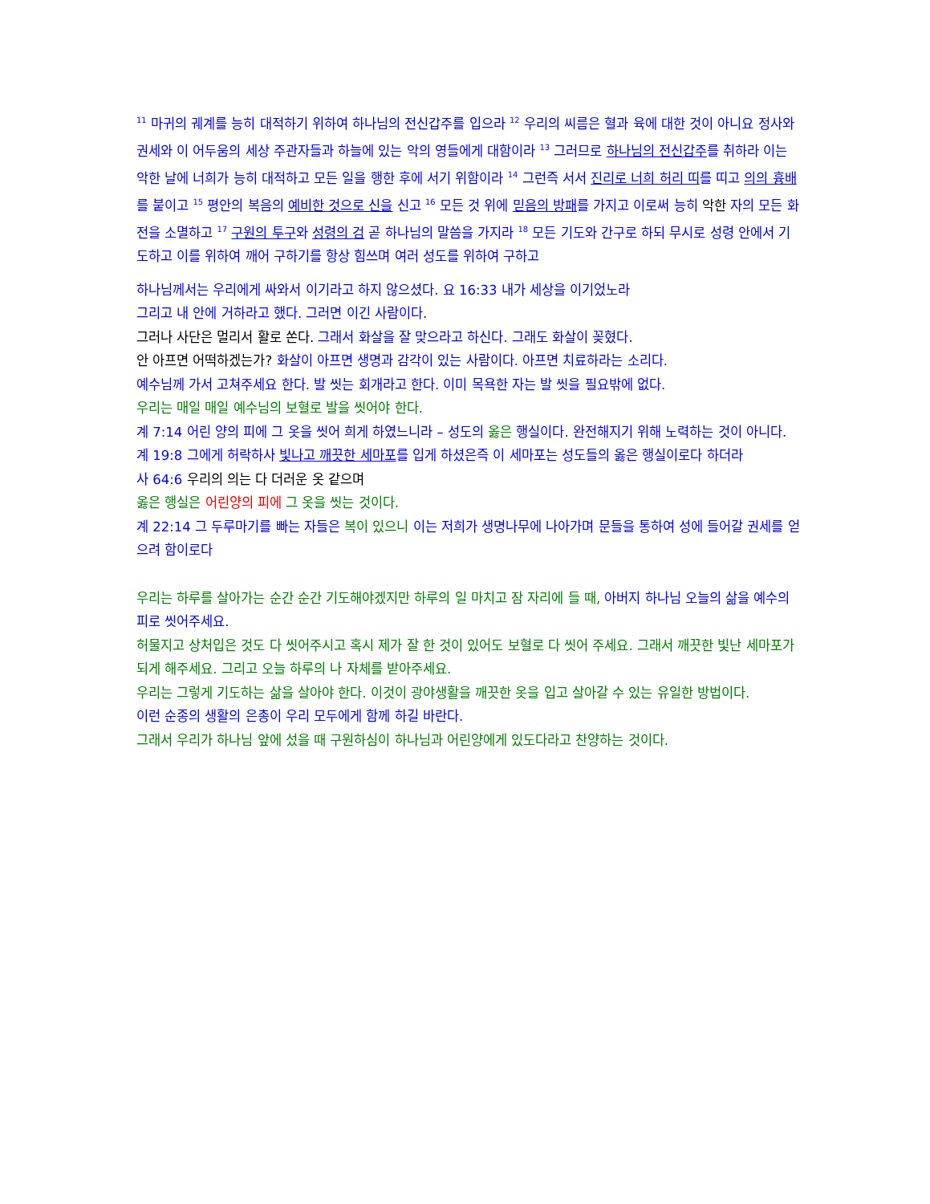<sup>11</sup> 마귀의 궤계를 능히 대적하기 위하여 하나님의 전신갑주를 입으라 <sup>12</sup> 우리의 씨름은 혈과 육에 대한 것이 아니요 정사와 권세와 이 어두움의 세상 주관자들과 하늘에 있는 악의 영들에게 대함이라 <sup>13</sup> 그러므로 하나님의 전신갑주를 취하라 이는 악한 날에 너희가 능히 대적하고 모든 일을 행한 후에 서기 위함이라 <sup>14</sup> 그런즉 서서 진리로 너희 허리 띠를 띠고 의의 흉배를 붙이고 <sup>15</sup> 평안의 복음의 예비한 것으로 신을 신고 <sup>16</sup> 모든 것 위에 믿음의 방패를 가지고 이로써 능히 악한 자의 모든 화전을 소멸하고 <sup>17</sup> 구원의 투구와 성령의 검 곧 하나님의 말씀을 가지라 <sup>18</sup> 모든 기도와 간구로 하되 무시로 성령 안에서 기도하고 이를 위하여 깨어 구하기를 항상 힘쓰며 여러 성도를 위하여 구하고
하나님께서는 우리에게 싸와서 이기라고 하지 않으셨다. 요 16:33 내가 세상을 이기었노라
그리고 내 안에 거하라고 했다. 그러면 이긴 사람이다.
그러나 사단은 멀리서 활로 쏜다. 그래서 화살을 잘 맞으라고 하신다. 그래도 화살이 꽂혔다.
안 아프면 어떡하겠는가? 화살이 아프면 생명과 감각이 있는 사람이다. 아프면 치료하라는 소리다.
예수님께 가서 고쳐주세요 한다. 발 씻는 회개라고 한다. 이미 목욕한 자는 발 씻을 필요밖에 없다.
우리는 매일 매일 예수님의 보혈로 발을 씻어야 한다.
계 7:14 어린 양의 피에 그 옷을 씻어 희게 하였느니라 – 성도의 옳은 행실이다. 완전해지기 위해 노력하는 것이 아니다.
계 19:8 그에게 허락하사 빛나고 깨끗한 세마포를 입게 하셨은즉 이 세마포는 성도들의 옳은 행실이로다 하더라
사 64:6 우리의 의는 다 더러운 옷 같으며
옳은 행실은 어린양의 피에 그 옷을 씻는 것이다.
계 22:14 그 두루마기를 빠는 자들은 복이 있으니 이는 저희가 생명나무에 나아가며 문들을 통하여 성에 들어갈 권세를 얻으려 함이로다
우리는 하루를 살아가는 순간 순간 기도해야겠지만 하루의 일 마치고 잠 자리에 들 때, 아버지 하나님 오늘의 삶을 예수의 피로 씻어주세요.
허물지고 상처입은 것도 다 씻어주시고 혹시 제가 잘 한 것이 있어도 보혈로 다 씻어 주세요. 그래서 깨끗한 빛난 세마포가 되게 해주세요. 그리고 오늘 하루의 나 자체를 받아주세요.
우리는 그렇게 기도하는 삶을 살아야 한다. 이것이 광야생활을 깨끗한 옷을 입고 살아갈 수 있는 유일한 방법이다.
이런 순종의 생활의 은총이 우리 모두에게 함께 하길 바란다.
그래서 우리가 하나님 앞에 섰을 때 구원하심이 하나님과 어린양에게 있도다라고 찬양하는 것이다.